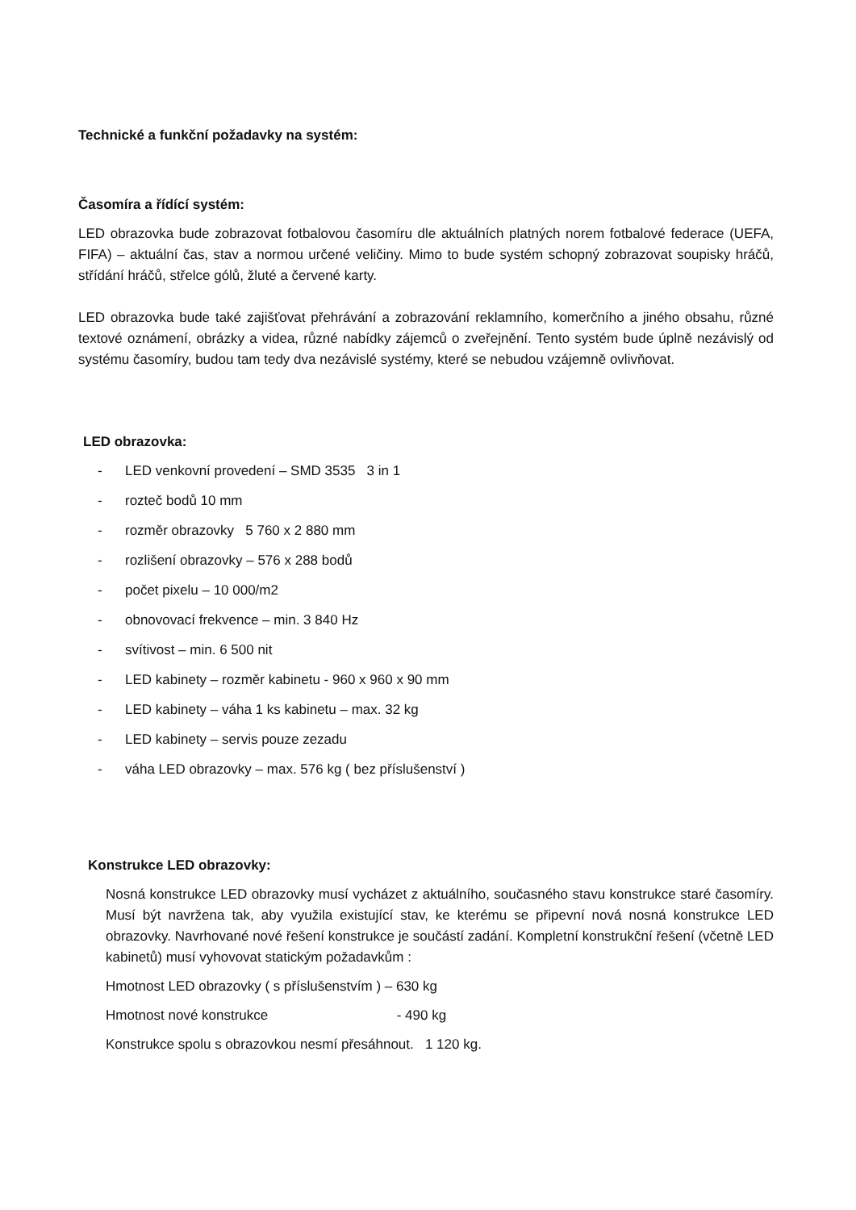Technické a funkční požadavky na systém:
Časomíra a řídící systém:
LED obrazovka bude zobrazovat fotbalovou časomíru dle aktuálních platných norem fotbalové federace (UEFA, FIFA) – aktuální čas, stav a normou určené veličiny. Mimo to bude systém schopný zobrazovat soupisky hráčů, střídání hráčů, střelce gólů, žluté a červené karty.
LED obrazovka bude také zajišťovat přehrávání a zobrazování reklamního, komerčního a jiného obsahu, různé textové oznámení, obrázky a videa, různé nabídky zájemců o zveřejnění. Tento systém bude úplně nezávislý od systému časomíry, budou tam tedy dva nezávislé systémy, které se nebudou vzájemně ovlivňovat.
LED obrazovka:
- LED venkovní provedení – SMD 3535 3 in 1
- rozteč bodů 10 mm
- rozměr obrazovky 5 760 x 2 880 mm
- rozlišení obrazovky – 576 x 288 bodů
- počet pixelu – 10 000/m2
- obnovovací frekvence – min. 3 840 Hz
- svítivost – min. 6 500 nit
- LED kabinety – rozměr kabinetu - 960 x 960 x 90 mm
- LED kabinety – váha 1 ks kabinetu – max. 32 kg
- LED kabinety – servis pouze zezadu
- váha LED obrazovky – max. 576 kg ( bez příslušenství )
Konstrukce LED obrazovky:
Nosná konstrukce LED obrazovky musí vycházet z aktuálního, současného stavu konstrukce staré časomíry. Musí být navržena tak, aby využila existující stav, ke kterému se připevní nová nosná konstrukce LED obrazovky. Navrhované nové řešení konstrukce je součástí zadání. Kompletní konstrukční řešení (včetně LED kabinetů) musí vyhovovat statickým požadavkům :
Hmotnost LED obrazovky ( s příslušenstvím ) – 630 kg
Hmotnost nové konstrukce - 490 kg
Konstrukce spolu s obrazovkou nesmí přesáhnout. 1 120 kg.